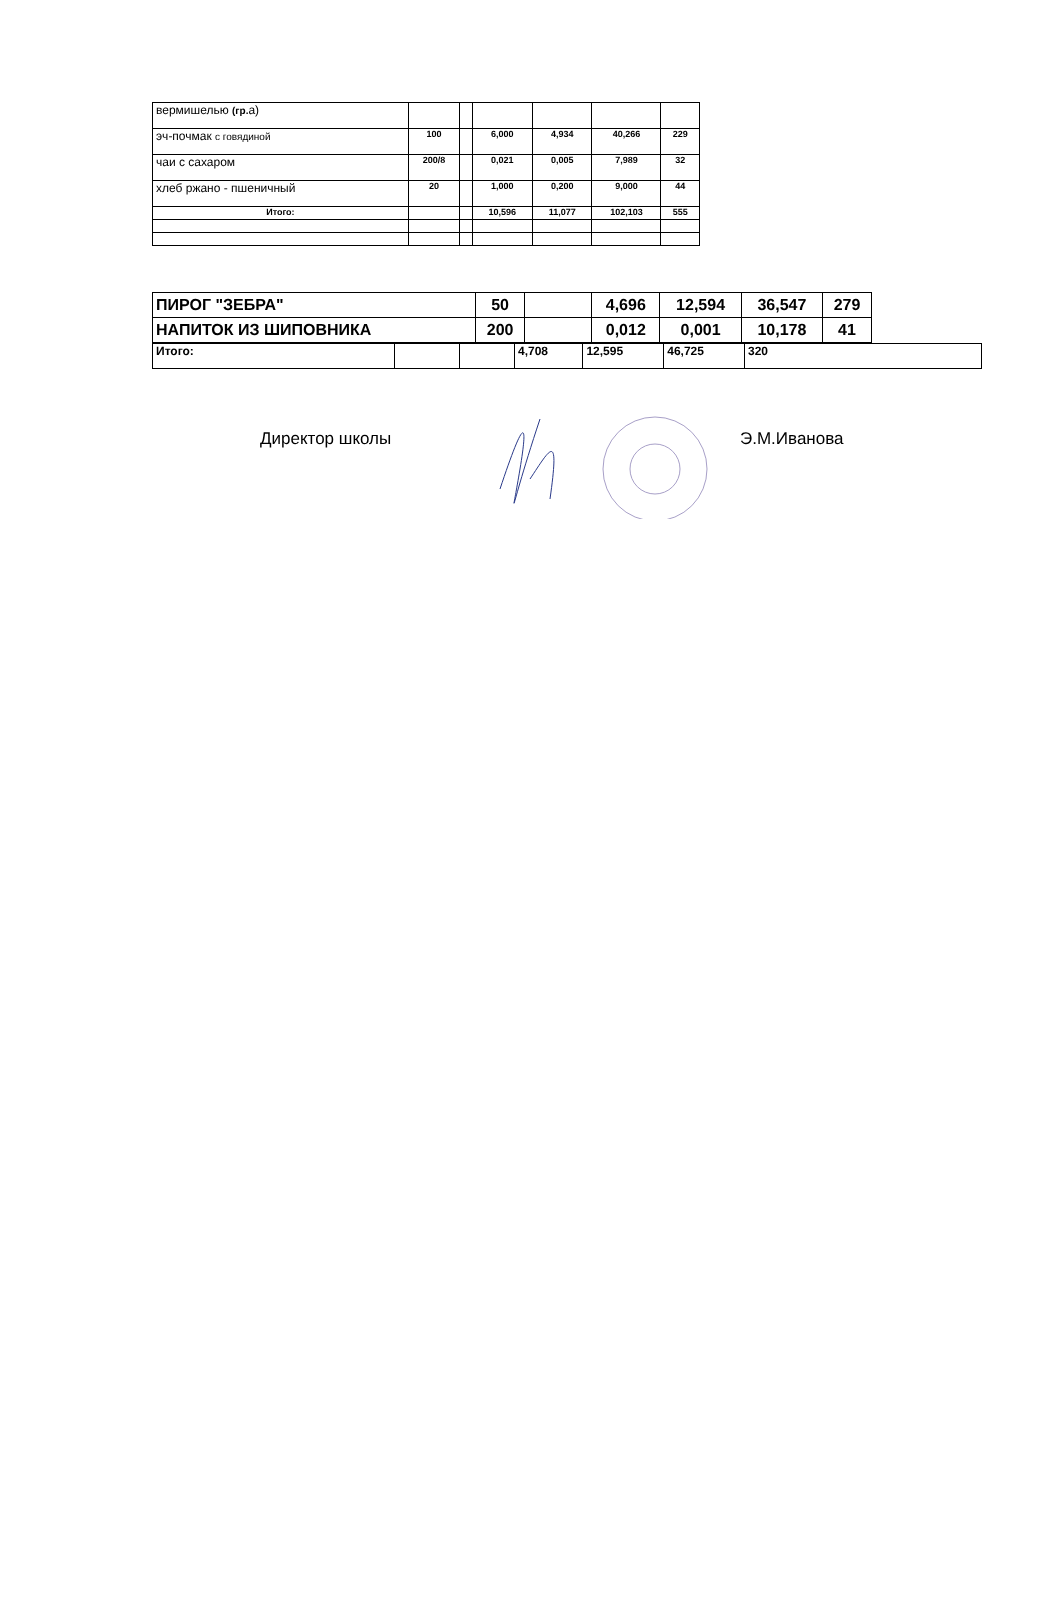| вермишелью (гр. а) | | | | | | |
| эч-почмак с говядиной | 100 | | 6,000 | 4,934 | 40,266 | 229 |
| чаи с сахаром | 200/8 | | 0,021 | 0,005 | 7,989 | 32 |
| хлеб ржано - пшеничный | 20 | | 1,000 | 0,200 | 9,000 | 44 |
| Итого: | | | 10,596 | 11,077 | 102,103 | 555 |
| ПИРОГ "ЗЕБРА" | 50 | | 4,696 | 12,594 | 36,547 | 279 |
| НАПИТОК ИЗ ШИПОВНИКА | 200 | | 0,012 | 0,001 | 10,178 | 41 |
| Итого: | | | 4,708 | 12,595 | 46,725 | 320 |
Директор школы Э.М.Иванова